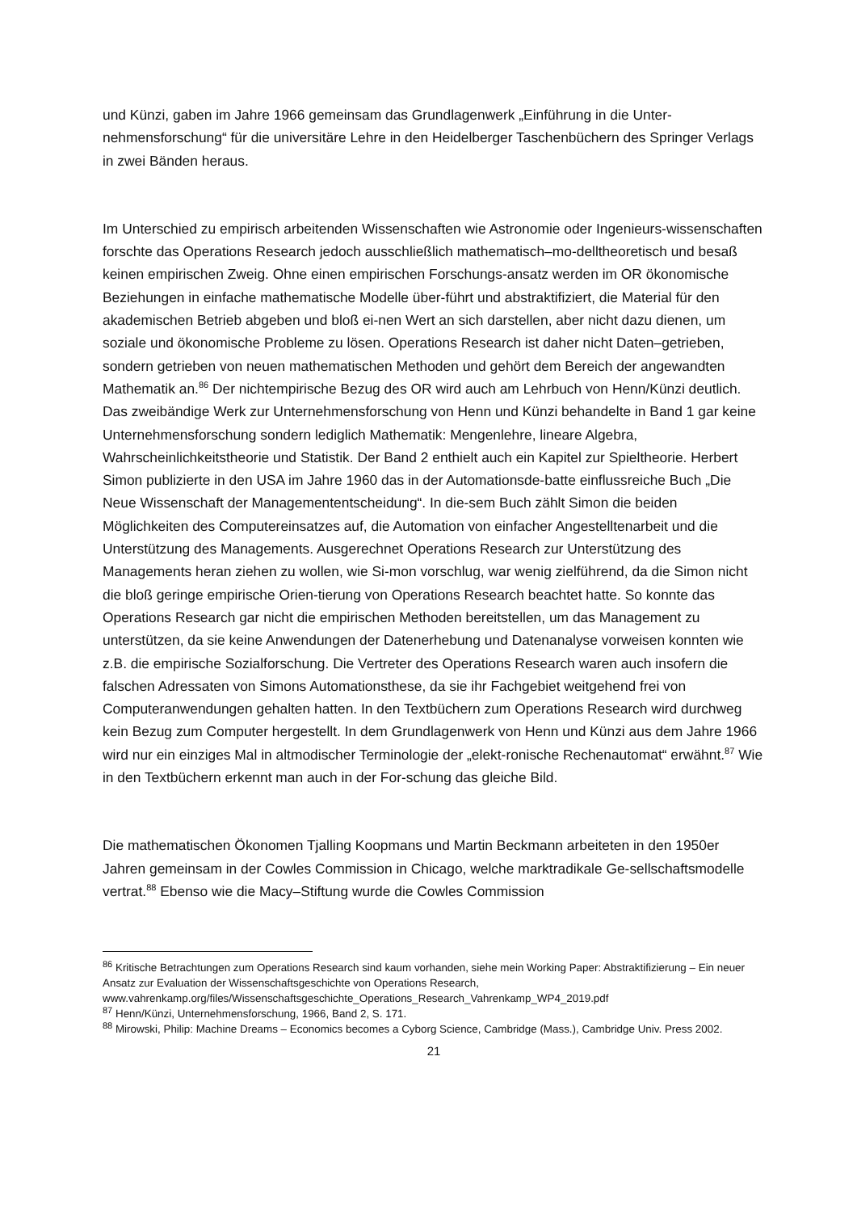und Künzi, gaben im Jahre 1966 gemeinsam das Grundlagenwerk „Einführung in die Unter-nehmensforschung“ für die universitäre Lehre in den Heidelberger Taschenbüchern des Springer Verlags in zwei Bänden heraus.
Im Unterschied zu empirisch arbeitenden Wissenschaften wie Astronomie oder Ingenieurs-wissenschaften forschte das Operations Research jedoch ausschließlich mathematisch–mo-delltheoretisch und besaß keinen empirischen Zweig. Ohne einen empirischen Forschungs-ansatz werden im OR ökonomische Beziehungen in einfache mathematische Modelle über-führt und abstraktifiziert, die Material für den akademischen Betrieb abgeben und bloß ei-nen Wert an sich darstellen, aber nicht dazu dienen, um soziale und ökonomische Probleme zu lösen. Operations Research ist daher nicht Daten–getrieben, sondern getrieben von neuen mathematischen Methoden und gehört dem Bereich der angewandten Mathematik an.<sup>86</sup> Der nichtempirische Bezug des OR wird auch am Lehrbuch von Henn/Künzi deutlich. Das zweibändige Werk zur Unternehmensforschung von Henn und Künzi behandelte in Band 1 gar keine Unternehmensforschung sondern lediglich Mathematik: Mengenlehre, lineare Algebra, Wahrscheinlichkeitstheorie und Statistik. Der Band 2 enthielt auch ein Kapitel zur Spieltheorie. Herbert Simon publizierte in den USA im Jahre 1960 das in der Automationsde-batte einflussreiche Buch „Die Neue Wissenschaft der Managemententscheidung“. In die-sem Buch zählt Simon die beiden Möglichkeiten des Computereinsatzes auf, die Automation von einfacher Angestelltenarbeit und die Unterstützung des Managements. Ausgerechnet Operations Research zur Unterstützung des Managements heran ziehen zu wollen, wie Si-mon vorschlug, war wenig zielführend, da die Simon nicht die bloß geringe empirische Orien-tierung von Operations Research beachtet hatte. So konnte das Operations Research gar nicht die empirischen Methoden bereitstellen, um das Management zu unterstützen, da sie keine Anwendungen der Datenerhebung und Datenanalyse vorweisen konnten wie z.B. die empirische Sozialforschung. Die Vertreter des Operations Research waren auch insofern die falschen Adressaten von Simons Automationsthese, da sie ihr Fachgebiet weitgehend frei von Computeranwendungen gehalten hatten. In den Textbüchern zum Operations Research wird durchweg kein Bezug zum Computer hergestellt. In dem Grundlagenwerk von Henn und Künzi aus dem Jahre 1966 wird nur ein einziges Mal in altmodischer Terminologie der „elekt-ronische Rechenautomat“ erwähnt.<sup>87</sup> Wie in den Textbüchern erkennt man auch in der For-schung das gleiche Bild.
Die mathematischen Ökonomen Tjalling Koopmans und Martin Beckmann arbeiteten in den 1950er Jahren gemeinsam in der Cowles Commission in Chicago, welche marktradikale Ge-sellschaftsmodelle vertrat.<sup>88</sup> Ebenso wie die Macy–Stiftung wurde die Cowles Commission
<sup>86</sup> Kritische Betrachtungen zum Operations Research sind kaum vorhanden, siehe mein Working Paper: Abstraktifizierung – Ein neuer Ansatz zur Evaluation der Wissenschaftsgeschichte von Operations Research, www.vahrenkamp.org/files/Wissenschaftsgeschichte_Operations_Research_Vahrenkamp_WP4_2019.pdf
<sup>87</sup> Henn/Künzi, Unternehmensforschung, 1966, Band 2, S. 171.
<sup>88</sup> Mirowski, Philip: Machine Dreams – Economics becomes a Cyborg Science, Cambridge (Mass.), Cambridge Univ. Press 2002.
21